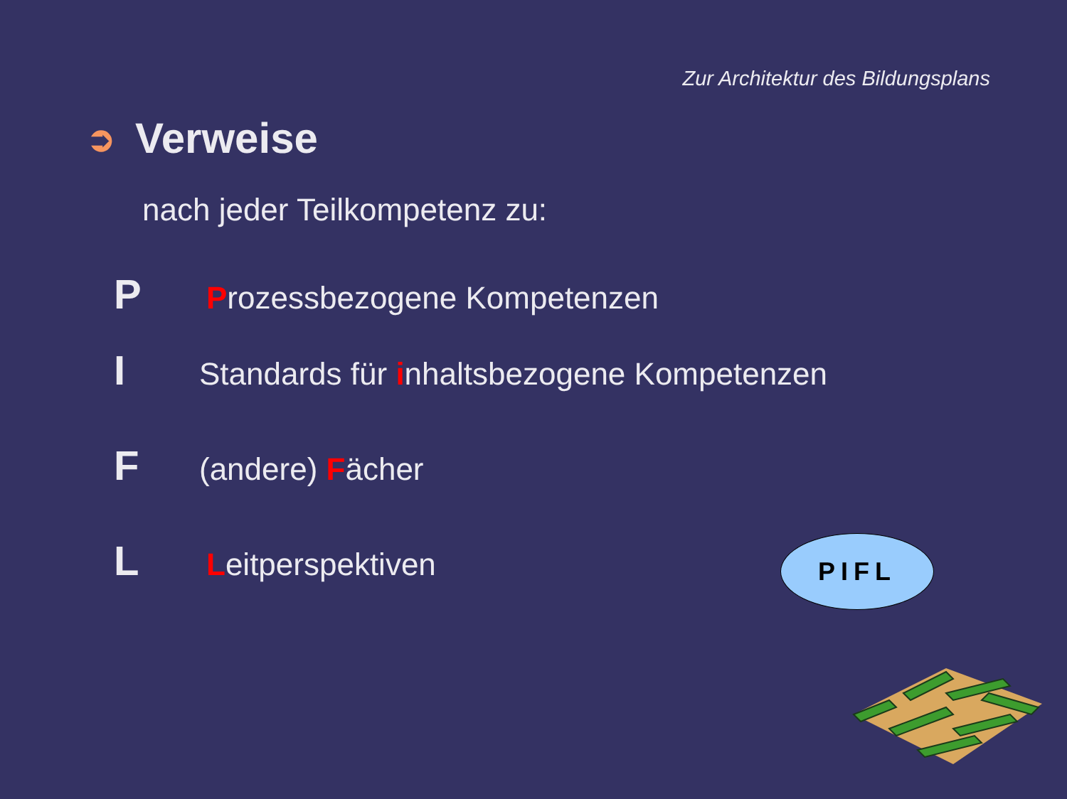Zur Architektur des Bildungsplans
➲ Verweise
nach jeder Teilkompetenz zu:
P Prozessbezogene Kompetenzen
I Standards für inhaltsbezogene Kompetenzen
F (andere) Fächer
L Leitperspektiven PIFL